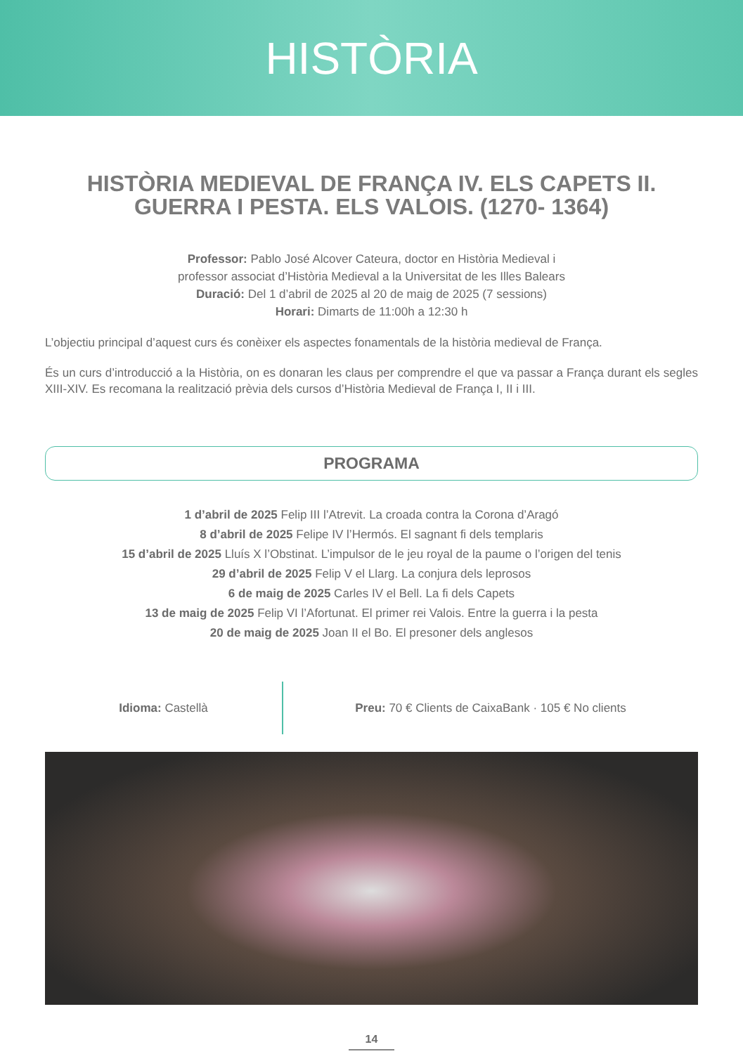HISTÒRIA
HISTÒRIA MEDIEVAL DE FRANÇA IV. ELS CAPETS II.
GUERRA I PESTA. ELS VALOIS. (1270- 1364)
Professor: Pablo José Alcover Cateura, doctor en Història Medieval i
professor associat d’Història Medieval a la Universitat de les Illes Balears
Duració: Del 1 d’abril de 2025 al 20 de maig de 2025 (7 sessions)
Horari: Dimarts de 11:00h a 12:30 h
L’objectiu principal d’aquest curs és conèixer els aspectes fonamentals de la història medieval de França.
És un curs d’introducció a la Història, on es donaran les claus per comprendre el que va passar a França durant els segles XIII-XIV. Es recomana la realització prèvia dels cursos d’Història Medieval de França I, II i III.
PROGRAMA
1 d’abril de 2025 Felip III l’Atrevit. La croada contra la Corona d’Aragó
8 d’abril de 2025 Felipe IV l’Hermós. El sagnant fi dels templaris
15 d’abril de 2025 Lluís X l’Obstinat. L’impulsor de le jeu royal de la paume o l’origen del tenis
29 d’abril de 2025 Felip V el Llarg. La conjura dels leprosos
6 de maig de 2025 Carles IV el Bell. La fi dels Capets
13 de maig de 2025 Felip VI l’Afortunat. El primer rei Valois. Entre la guerra i la pesta
20 de maig de 2025 Joan II el Bo. El presoner dels anglesos
Idioma: Castellà
Preu: 70 € Clients de CaixaBank · 105 € No clients
14